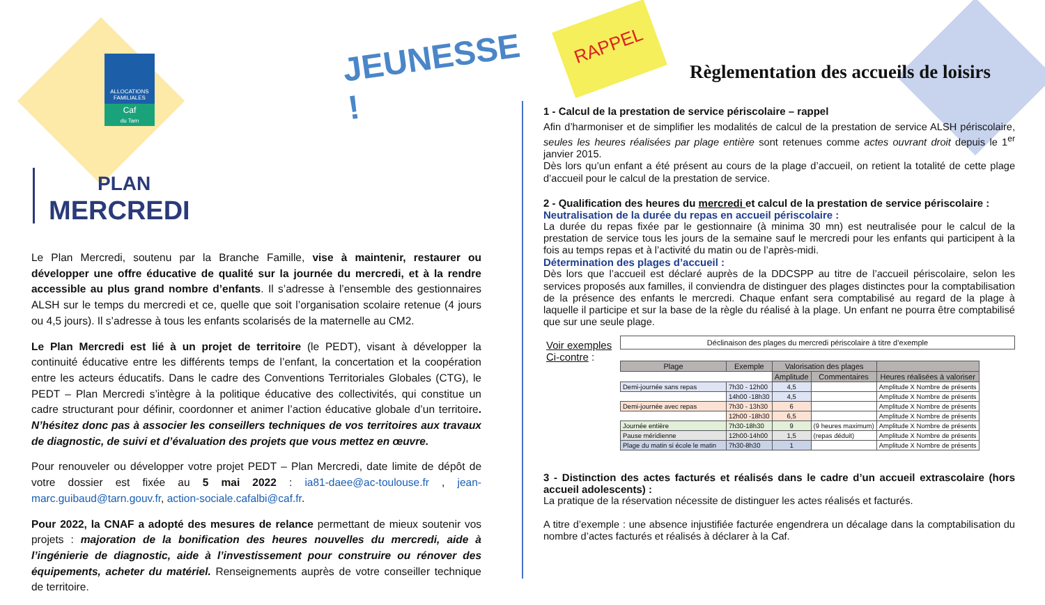ALLOCATIONS FAMILIALES
Caf
du Tarn
JEUNESSE !
RAPPEL
PLAN
MERCREDI
Le Plan Mercredi, soutenu par la Branche Famille, vise à maintenir, restaurer ou développer une offre éducative de qualité sur la journée du mercredi, et à la rendre accessible au plus grand nombre d’enfants. Il s’adresse à l’ensemble des gestionnaires ALSH sur le temps du mercredi et ce, quelle que soit l’organisation scolaire retenue (4 jours ou 4,5 jours). Il s’adresse à tous les enfants scolarisés de la maternelle au CM2.
Le Plan Mercredi est lié à un projet de territoire (le PEDT), visant à développer la continuité éducative entre les différents temps de l’enfant, la concertation et la coopération entre les acteurs éducatifs. Dans le cadre des Conventions Territoriales Globales (CTG), le PEDT – Plan Mercredi s’intègre à la politique éducative des collectivités, qui constitue un cadre structurant pour définir, coordonner et animer l’action éducative globale d’un territoire. N’hésitez donc pas à associer les conseillers techniques de vos territoires aux travaux de diagnostic, de suivi et d’évaluation des projets que vous mettez en œuvre.
Pour renouveler ou développer votre projet PEDT – Plan Mercredi, date limite de dépôt de votre dossier est fixée au 5 mai 2022 : ia81-daee@ac-toulouse.fr , jean-marc.guibaud@tarn.gouv.fr, action-sociale.cafalbi@caf.fr.
Pour 2022, la CNAF a adopté des mesures de relance permettant de mieux soutenir vos projets : majoration de la bonification des heures nouvelles du mercredi, aide à l’ingénierie de diagnostic, aide à l’investissement pour construire ou rénover des équipements, acheter du matériel. Renseignements auprès de votre conseiller technique de territoire.
Règlementation des accueils de loisirs
1 - Calcul de la prestation de service périscolaire – rappel
Afin d’harmoniser et de simplifier les modalités de calcul de la prestation de service ALSH périscolaire, seules les heures réalisées par plage entière sont retenues comme actes ouvrant droit depuis le 1<sup>er</sup> janvier 2015.
Dès lors qu’un enfant a été présent au cours de la plage d’accueil, on retient la totalité de cette plage d’accueil pour le calcul de la prestation de service.
2 - Qualification des heures du mercredi et calcul de la prestation de service périscolaire :
Neutralisation de la durée du repas en accueil périscolaire :
La durée du repas fixée par le gestionnaire (à minima 30 mn) est neutralisée pour le calcul de la prestation de service tous les jours de la semaine sauf le mercredi pour les enfants qui participent à la fois au temps repas et à l’activité du matin ou de l’après-midi.
Détermination des plages d’accueil :
Dès lors que l’accueil est déclaré auprès de la DDCSPP au titre de l’accueil périscolaire, selon les services proposés aux familles, il conviendra de distinguer des plages distinctes pour la comptabilisation de la présence des enfants le mercredi. Chaque enfant sera comptabilisé au regard de la plage à laquelle il participe et sur la base de la règle du réalisé à la plage. Un enfant ne pourra être comptabilisé que sur une seule plage.
Voir exemples Ci-contre :
Déclinaison des plages du mercredi périscolaire à titre d’exemple
| Plage | Exemple | Valorisation des plages | | |
| --- | --- | --- | --- | --- |
| | | Amplitude | Commentaires | Heures réalisées à valoriser |
| Demi-journée sans repas | 7h30 - 12h00 | 4,5 | | Amplitude X Nombre de présents |
| | 14h00 -18h30 | 4,5 | | Amplitude X Nombre de présents |
| Demi-journée avec repas | 7h30 - 13h30 | 6 | | Amplitude X Nombre de présents |
| | 12h00 -18h30 | 6,5 | | Amplitude X Nombre de présents |
| Journée entière | 7h30-18h30 | 9 | (9 heures maximum) | Amplitude X Nombre de présents |
| Pause méridienne | 12h00-14h00 | 1,5 | (repas déduit) | Amplitude X Nombre de présents |
| Plage du matin si école le matin | 7h30-8h30 | 1 | | Amplitude X Nombre de présents |
3 - Distinction des actes facturés et réalisés dans le cadre d’un accueil extrascolaire (hors accueil adolescents) :
La pratique de la réservation nécessite de distinguer les actes réalisés et facturés.
A titre d’exemple : une absence injustifiée facturée engendrera un décalage dans la comptabilisation du nombre d’actes facturés et réalisés à déclarer à la Caf.